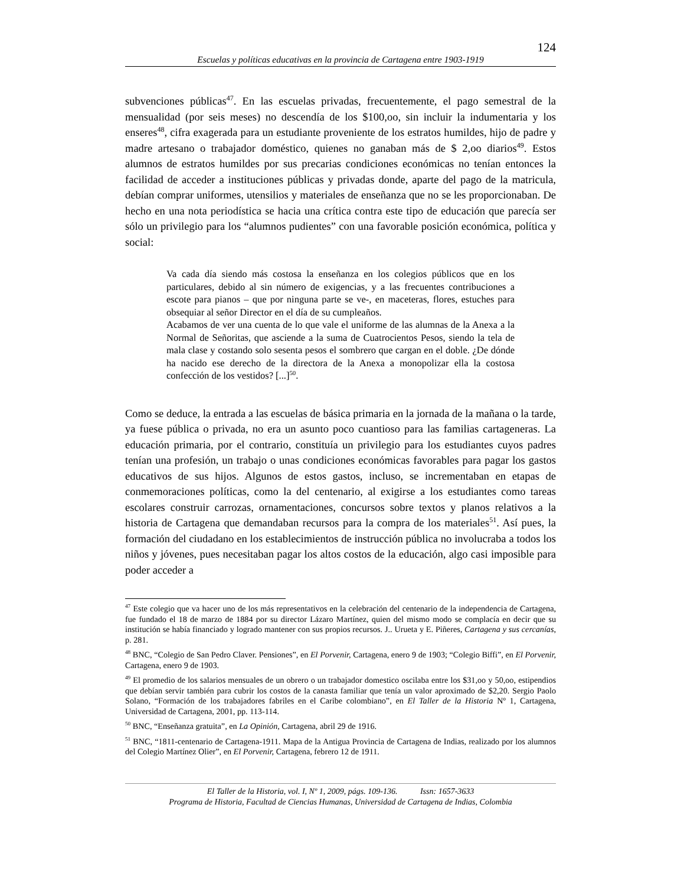124
Escuelas y políticas educativas en la provincia de Cartagena entre 1903-1919
subvenciones públicas<sup>47</sup>. En las escuelas privadas, frecuentemente, el pago semestral de la mensualidad (por seis meses) no descendía de los $100,oo, sin incluir la indumentaria y los enseres<sup>48</sup>, cifra exagerada para un estudiante proveniente de los estratos humildes, hijo de padre y madre artesano o trabajador doméstico, quienes no ganaban más de $ 2,oo diarios<sup>49</sup>. Estos alumnos de estratos humildes por sus precarias condiciones económicas no tenían entonces la facilidad de acceder a instituciones públicas y privadas donde, aparte del pago de la matricula, debían comprar uniformes, utensilios y materiales de enseñanza que no se les proporcionaban. De hecho en una nota periodística se hacia una crítica contra este tipo de educación que parecía ser sólo un privilegio para los “alumnos pudientes” con una favorable posición económica, política y social:
Va cada día siendo más costosa la enseñanza en los colegios públicos que en los particulares, debido al sin número de exigencias, y a las frecuentes contribuciones a escote para pianos – que por ninguna parte se ve-, en maceteras, flores, estuches para obsequiar al señor Director en el día de su cumpleaños.
Acabamos de ver una cuenta de lo que vale el uniforme de las alumnas de la Anexa a la Normal de Señoritas, que asciende a la suma de Cuatrocientos Pesos, siendo la tela de mala clase y costando solo sesenta pesos el sombrero que cargan en el doble. ¿De dónde ha nacido ese derecho de la directora de la Anexa a monopolizar ella la costosa confección de los vestidos? [...]<sup>50</sup>.
Como se deduce, la entrada a las escuelas de básica primaria en la jornada de la mañana o la tarde, ya fuese pública o privada, no era un asunto poco cuantioso para las familias cartageneras. La educación primaria, por el contrario, constituía un privilegio para los estudiantes cuyos padres tenían una profesión, un trabajo o unas condiciones económicas favorables para pagar los gastos educativos de sus hijos. Algunos de estos gastos, incluso, se incrementaban en etapas de conmemoraciones políticas, como la del centenario, al exigirse a los estudiantes como tareas escolares construir carrozas, ornamentaciones, concursos sobre textos y planos relativos a la historia de Cartagena que demandaban recursos para la compra de los materiales<sup>51</sup>. Así pues, la formación del ciudadano en los establecimientos de instrucción pública no involucraba a todos los niños y jóvenes, pues necesitaban pagar los altos costos de la educación, algo casi imposible para poder acceder a
<sup>47</sup> Este colegio que va hacer uno de los más representativos en la celebración del centenario de la independencia de Cartagena, fue fundado el 18 de marzo de 1884 por su director Lázaro Martínez, quien del mismo modo se complacía en decir que su institución se había financiado y logrado mantener con sus propios recursos. J.. Urueta y E. Piñeres, Cartagena y sus cercanías, p. 281.
<sup>48</sup> BNC, “Colegio de San Pedro Claver. Pensiones”, en El Porvenir, Cartagena, enero 9 de 1903; “Colegio Biffi”, en El Porvenir, Cartagena, enero 9 de 1903.
<sup>49</sup> El promedio de los salarios mensuales de un obrero o un trabajador domestico oscilaba entre los $31,oo y 50,oo, estipendios que debían servir también para cubrir los costos de la canasta familiar que tenía un valor aproximado de $2,20. Sergio Paolo Solano, “Formación de los trabajadores fabriles en el Caribe colombiano”, en El Taller de la Historia Nº 1, Cartagena, Universidad de Cartagena, 2001, pp. 113-114.
<sup>50</sup> BNC, “Enseñanza gratuita”, en La Opinión, Cartagena, abril 29 de 1916.
<sup>51</sup> BNC, “1811-centenario de Cartagena-1911. Mapa de la Antigua Provincia de Cartagena de Indias, realizado por los alumnos del Colegio Martínez Olier”, en El Porvenir, Cartagena, febrero 12 de 1911.
El Taller de la Historia, vol. I, Nº 1, 2009, págs. 109-136. Issn: 1657-3633
Programa de Historia, Facultad de Ciencias Humanas, Universidad de Cartagena de Indias, Colombia